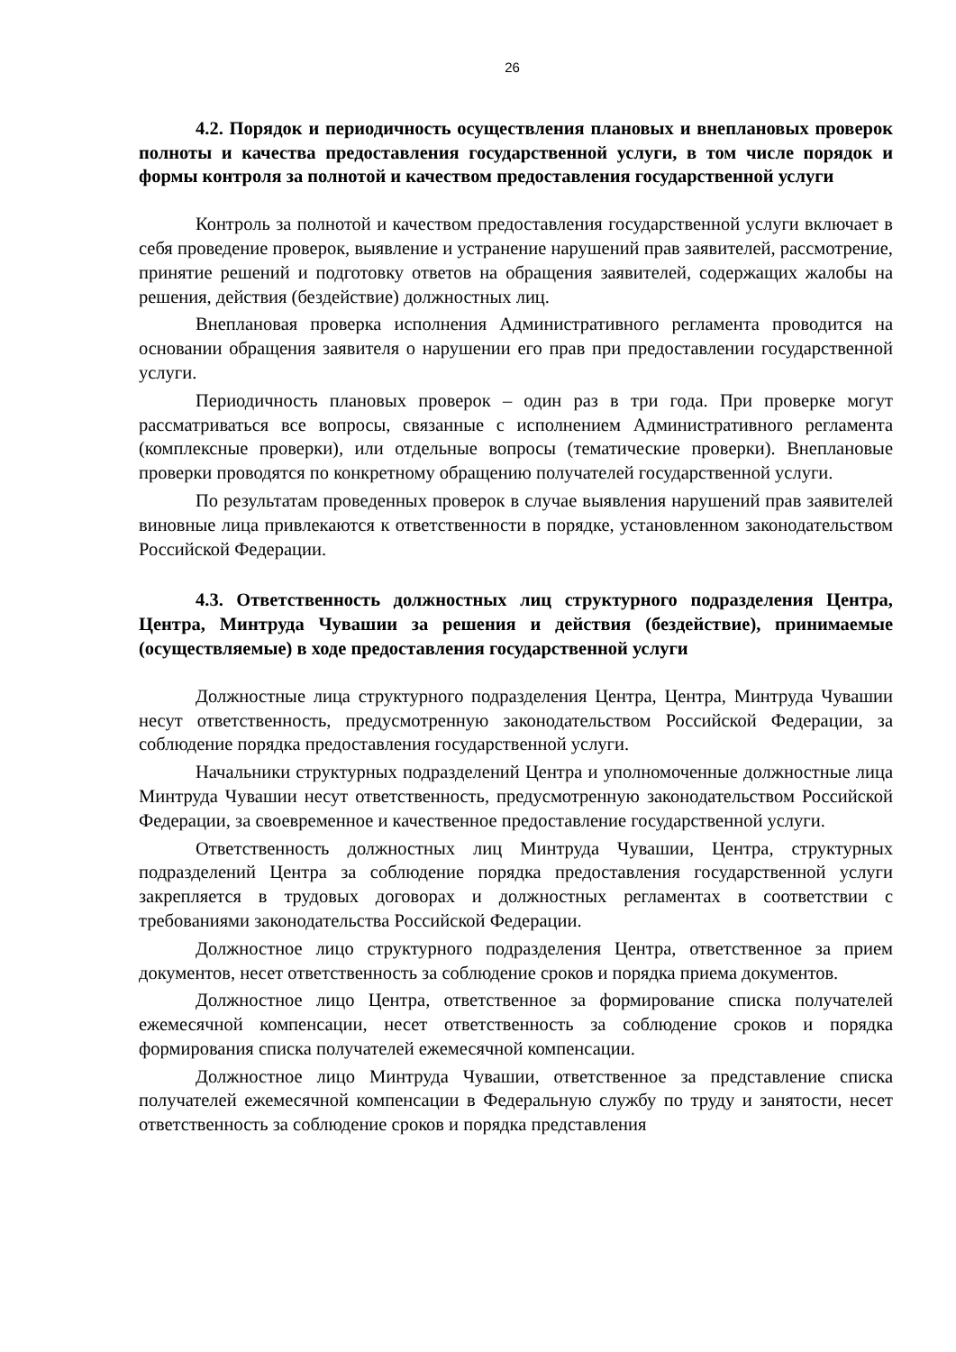26
4.2. Порядок и периодичность осуществления плановых и внеплановых проверок полноты и качества предоставления государственной услуги, в том числе порядок и формы контроля за полнотой и качеством предоставления государственной услуги
Контроль за полнотой и качеством предоставления государственной услуги включает в себя проведение проверок, выявление и устранение нарушений прав заявителей, рассмотрение, принятие решений и подготовку ответов на обращения заявителей, содержащих жалобы на решения, действия (бездействие) должностных лиц.
Внеплановая проверка исполнения Административного регламента проводится на основании обращения заявителя о нарушении его прав при предоставлении государственной услуги.
Периодичность плановых проверок – один раз в три года. При проверке могут рассматриваться все вопросы, связанные с исполнением Административного регламента (комплексные проверки), или отдельные вопросы (тематические проверки). Внеплановые проверки проводятся по конкретному обращению получателей государственной услуги.
По результатам проведенных проверок в случае выявления нарушений прав заявителей виновные лица привлекаются к ответственности в порядке, установленном законодательством Российской Федерации.
4.3. Ответственность должностных лиц структурного подразделения Центра, Центра, Минтруда Чувашии за решения и действия (бездействие), принимаемые (осуществляемые) в ходе предоставления государственной услуги
Должностные лица структурного подразделения Центра, Центра, Минтруда Чувашии несут ответственность, предусмотренную законодательством Российской Федерации, за соблюдение порядка предоставления государственной услуги.
Начальники структурных подразделений Центра и уполномоченные должностные лица Минтруда Чувашии несут ответственность, предусмотренную законодательством Российской Федерации, за своевременное и качественное предоставление государственной услуги.
Ответственность должностных лиц Минтруда Чувашии, Центра, структурных подразделений Центра за соблюдение порядка предоставления государственной услуги закрепляется в трудовых договорах и должностных регламентах в соответствии с требованиями законодательства Российской Федерации.
Должностное лицо структурного подразделения Центра, ответственное за прием документов, несет ответственность за соблюдение сроков и порядка приема документов.
Должностное лицо Центра, ответственное за формирование списка получателей ежемесячной компенсации, несет ответственность за соблюдение сроков и порядка формирования списка получателей ежемесячной компенсации.
Должностное лицо Минтруда Чувашии, ответственное за представление списка получателей ежемесячной компенсации в Федеральную службу по труду и занятости, несет ответственность за соблюдение сроков и порядка представления